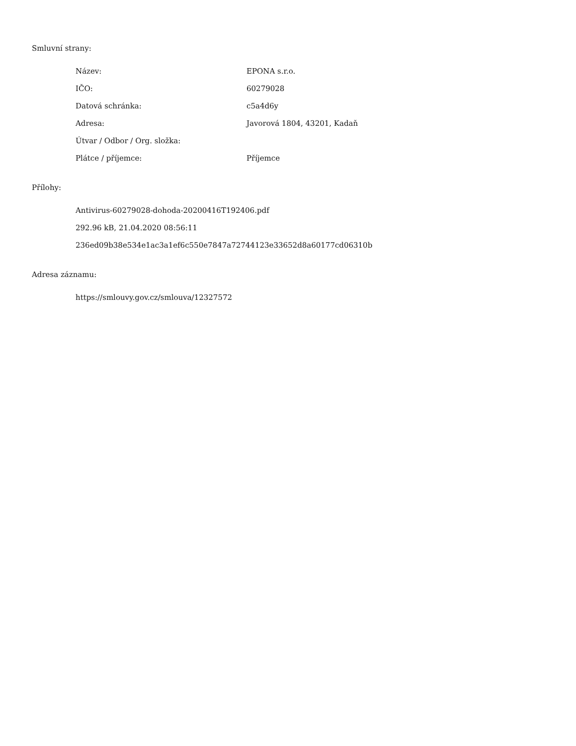Smluvní strany:
| Název: | EPONA s.r.o. |
| IČO: | 60279028 |
| Datová schránka: | c5a4d6y |
| Adresa: | Javorová 1804, 43201, Kadaň |
| Útvar / Odbor / Org. složka: | |
| Plátce / příjemce: | Příjemce |
Přílohy:
Antivirus-60279028-dohoda-20200416T192406.pdf
292.96 kB, 21.04.2020 08:56:11
236ed09b38e534e1ac3a1ef6c550e7847a72744123e33652d8a60177cd06310b
Adresa záznamu:
https://smlouvy.gov.cz/smlouva/12327572